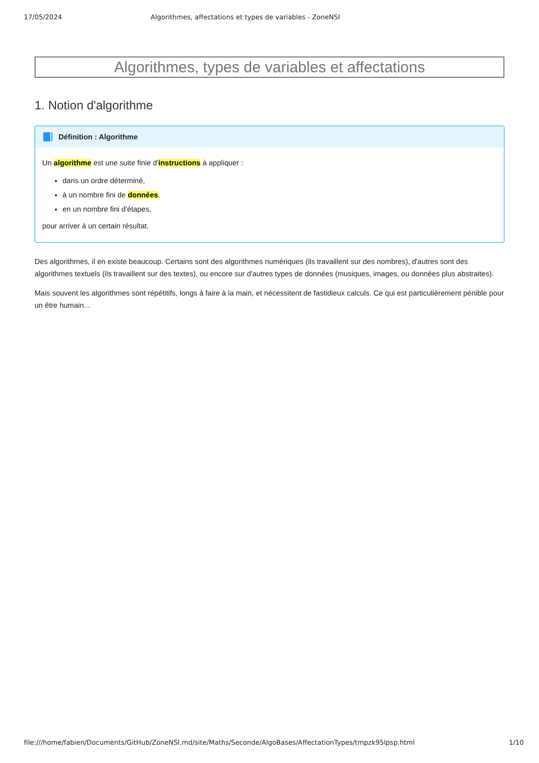17/05/2024 Algorithmes, affectations et types de variables - ZoneNSI
Algorithmes, types de variables et affectations
1. Notion d'algorithme
Définition : Algorithme
Un algorithme est une suite finie d'instructions à appliquer :
dans un ordre déterminé,
à un nombre fini de données,
en un nombre fini d'étapes,
pour arriver à un certain résultat.
Des algorithmes, il en existe beaucoup. Certains sont des algorithmes numériques (ils travaillent sur des nombres), d'autres sont des algorithmes textuels (ils travaillent sur des textes), ou encore sur d'autres types de données (musiques, images, ou données plus abstraites).
Mais souvent les algorithmes sont répétitifs, longs à faire à la main, et nécessitent de fastidieux calculs. Ce qui est particulièrement pénible pour un être humain...
file:///home/fabien/Documents/GitHub/ZoneNSI.md/site/Maths/Seconde/AlgoBases/AffectationTypes/tmpzk95lpsp.html 1/10